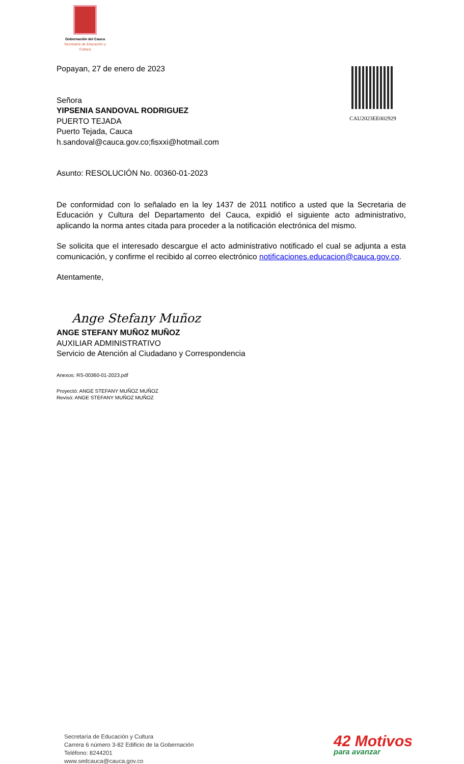Gobernación del Cauca
Secretaría de Educación y Cultura
CAU2023EE002929
Popayan, 27 de enero de 2023
Señora
YIPSENIA SANDOVAL RODRIGUEZ
PUERTO TEJADA
Puerto Tejada, Cauca
h.sandoval@cauca.gov.co;fisxxi@hotmail.com
Asunto: RESOLUCIÓN No. 00360-01-2023
De conformidad con lo señalado en la ley 1437 de 2011 notifico a usted que la Secretaria de Educación y Cultura del Departamento del Cauca, expidió el siguiente acto administrativo, aplicando la norma antes citada para proceder a la notificación electrónica del mismo.
Se solicita que el interesado descargue el acto administrativo notificado el cual se adjunta a esta comunicación, y confirme el recibido al correo electrónico notificaciones.educacion@cauca.gov.co.
Atentamente,
Ange Stefany Muñoz
ANGE STEFANY MUÑOZ MUÑOZ
AUXILIAR ADMINISTRATIVO
Servicio de Atención al Ciudadano y Correspondencia
Anexos: RS-00360-01-2023.pdf
Proyectó: ANGE STEFANY MUÑOZ MUÑOZ
Revisó: ANGE STEFANY MUÑOZ MUÑOZ
Secretaría de Educación y Cultura
Carrera 6 número 3-82 Edificio de la Gobernación
Teléfono: 8244201
www.sedcauca@cauca.gov.co
42 Motivos
para avanzar